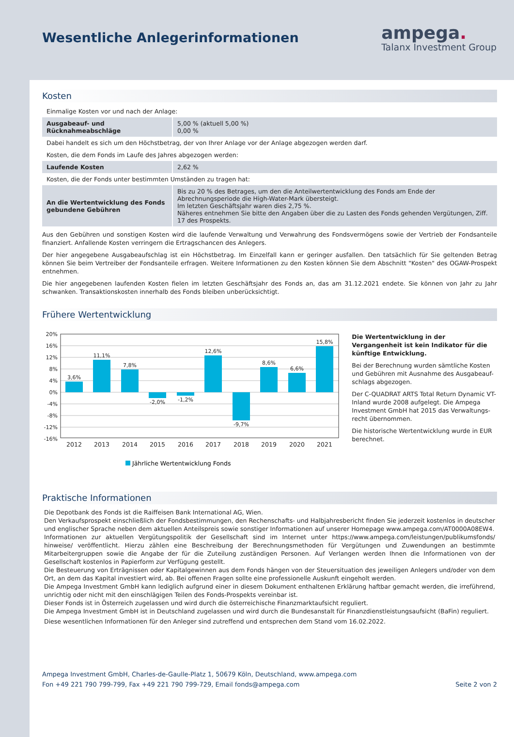Wesentliche Anlegerinformationen
ampega.
Talanx Investment Group
Kosten
| Einmalige Kosten vor und nach der Anlage: | |
| Ausgabeauf- und Rücknahmeabschläge | 5,00 % (aktuell 5,00 %) 0,00 % |
| Dabei handelt es sich um den Höchstbetrag, der von Ihrer Anlage vor der Anlage abgezogen werden darf. | |
| Kosten, die dem Fonds im Laufe des Jahres abgezogen werden: | |
| Laufende Kosten | 2,62 % |
| Kosten, die der Fonds unter bestimmten Umständen zu tragen hat: | |
| An die Wertentwicklung des Fonds gebundene Gebühren | Bis zu 20 % des Betrages, um den die Anteilwertentwicklung des Fonds am Ende der Abrechnungsperiode die High-Water-Mark übersteigt. Im letzten Geschäftsjahr waren dies 2,75 %. Näheres entnehmen Sie bitte den Angaben über die zu Lasten des Fonds gehenden Vergütungen, Ziff. 17 des Prospekts. |
Aus den Gebühren und sonstigen Kosten wird die laufende Verwaltung und Verwahrung des Fondsvermögens sowie der Vertrieb der Fondsanteile finanziert. Anfallende Kosten verringern die Ertragschancen des Anlegers.
Der hier angegebene Ausgabeaufschlag ist ein Höchstbetrag. Im Einzelfall kann er geringer ausfallen. Den tatsächlich für Sie geltenden Betrag können Sie beim Vertreiber der Fondsanteile erfragen. Weitere Informationen zu den Kosten können Sie dem Abschnitt "Kosten" des OGAW-Prospekt entnehmen.
Die hier angegebenen laufenden Kosten fielen im letzten Geschäftsjahr des Fonds an, das am 31.12.2021 endete. Sie können von Jahr zu Jahr schwanken. Transaktionskosten innerhalb des Fonds bleiben unberücksichtigt.
Frühere Wertentwicklung
20%
16%
12%
8%
4%
0%
-4%
-8%
-12%
-16%
3,6%
11,1%
7,8%
-2,0%
-1,2%
12,6%
-9,7%
8,6%
6,6%
15,8%
2012
2013
2014
2015
2016
2017
2018
2019
2020
2021
Jährliche Wertentwicklung Fonds
Die Wertentwicklung in der Vergangenheit ist kein Indikator für die künftige Entwicklung.
Bei der Berechnung wurden sämtliche Kosten und Gebühren mit Ausnahme des Ausgabeauf-schlags abgezogen.
Der C-QUADRAT ARTS Total Return Dynamic VT-Inland wurde 2008 aufgelegt. Die Ampega Investment GmbH hat 2015 das Verwaltungs-recht übernommen.
Die historische Wertentwicklung wurde in EUR berechnet.
Praktische Informationen
Die Depotbank des Fonds ist die Raiffeisen Bank International AG, Wien.
Den Verkaufsprospekt einschließlich der Fondsbestimmungen, den Rechenschafts- und Halbjahresbericht finden Sie jederzeit kostenlos in deutscher und englischer Sprache neben dem aktuellen Anteilspreis sowie sonstiger Informationen auf unserer Homepage www.ampega.com/AT0000A08EW4.
Informationen zur aktuellen Vergütungspolitik der Gesellschaft sind im Internet unter https://www.ampega.com/leistungen/publikumsfonds/ hinweise/ veröffentlicht. Hierzu zählen eine Beschreibung der Berechnungsmethoden für Vergütungen und Zuwendungen an bestimmte Mitarbeitergruppen sowie die Angabe der für die Zuteilung zuständigen Personen. Auf Verlangen werden Ihnen die Informationen von der Gesellschaft kostenlos in Papierform zur Verfügung gestellt.
Die Besteuerung von Erträgnissen oder Kapitalgewinnen aus dem Fonds hängen von der Steuersituation des jeweiligen Anlegers und/oder von dem Ort, an dem das Kapital investiert wird, ab. Bei offenen Fragen sollte eine professionelle Auskunft eingeholt werden.
Die Ampega Investment GmbH kann lediglich aufgrund einer in diesem Dokument enthaltenen Erklärung haftbar gemacht werden, die irreführend, unrichtig oder nicht mit den einschlägigen Teilen des Fonds-Prospekts vereinbar ist.
Dieser Fonds ist in Österreich zugelassen und wird durch die österreichische Finanzmarktaufsicht reguliert.
Die Ampega Investment GmbH ist in Deutschland zugelassen und wird durch die Bundesanstalt für Finanzdienstleistungsaufsicht (BaFin) reguliert.
Diese wesentlichen Informationen für den Anleger sind zutreffend und entsprechen dem Stand vom 16.02.2022.
Ampega Investment GmbH, Charles-de-Gaulle-Platz 1, 50679 Köln, Deutschland, www.ampega.com
Fon +49 221 790 799-799, Fax +49 221 790 799-729, Email fonds@ampega.com Seite 2 von 2